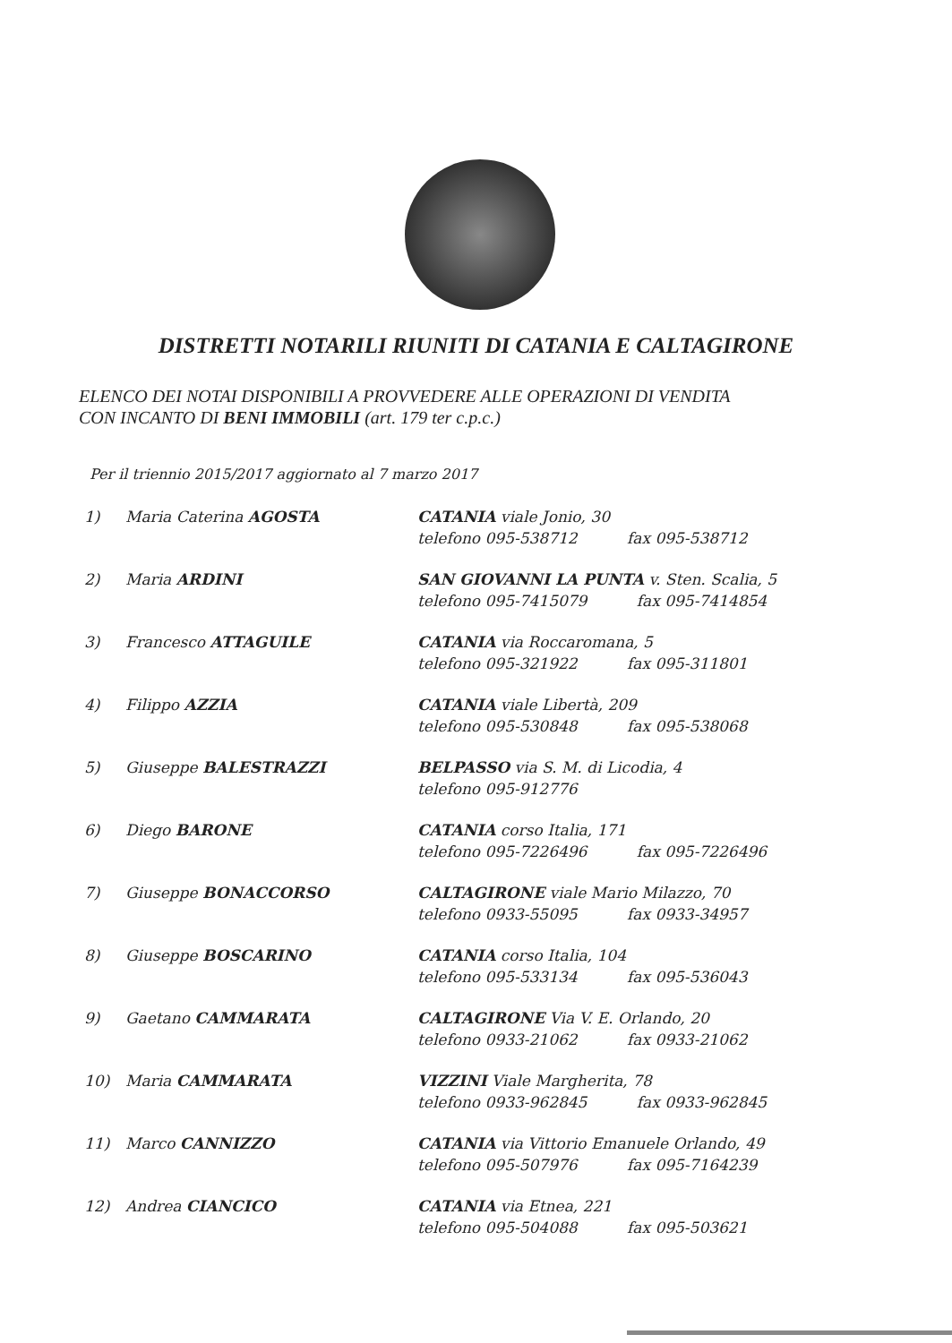DISTRETTI NOTARILI RIUNITI DI CATANIA E CALTAGIRONE
ELENCO DEI NOTAI DISPONIBILI A PROVVEDERE ALLE OPERAZIONI DI VENDITA
CON INCANTO DI BENI IMMOBILI (art. 179 ter c.p.c.)
Per il triennio 2015/2017 aggiornato al 7 marzo 2017
| 1) | Maria Caterina AGOSTA | CATANIA viale Jonio, 30 telefono 095-538712 fax 095-538712 |
| 2) | Maria ARDINI | SAN GIOVANNI LA PUNTA v. Sten. Scalia, 5 telefono 095-7415079 fax 095-7414854 |
| 3) | Francesco ATTAGUILE | CATANIA via Roccaromana, 5 telefono 095-321922 fax 095-311801 |
| 4) | Filippo AZZIA | CATANIA viale Libertà, 209 telefono 095-530848 fax 095-538068 |
| 5) | Giuseppe BALESTRAZZI | BELPASSO via S. M. di Licodia, 4 telefono 095-912776 |
| 6) | Diego BARONE | CATANIA corso Italia, 171 telefono 095-7226496 fax 095-7226496 |
| 7) | Giuseppe BONACCORSO | CALTAGIRONE viale Mario Milazzo, 70 telefono 0933-55095 fax 0933-34957 |
| 8) | Giuseppe BOSCARINO | CATANIA corso Italia, 104 telefono 095-533134 fax 095-536043 |
| 9) | Gaetano CAMMARATA | CALTAGIRONE Via V. E. Orlando, 20 telefono 0933-21062 fax 0933-21062 |
| 10) | Maria CAMMARATA | VIZZINI Viale Margherita, 78 telefono 0933-962845 fax 0933-962845 |
| 11) | Marco CANNIZZO | CATANIA via Vittorio Emanuele Orlando, 49 telefono 095-507976 fax 095-7164239 |
| 12) | Andrea CIANCICO | CATANIA via Etnea, 221 telefono 095-504088 fax 095-503621 |